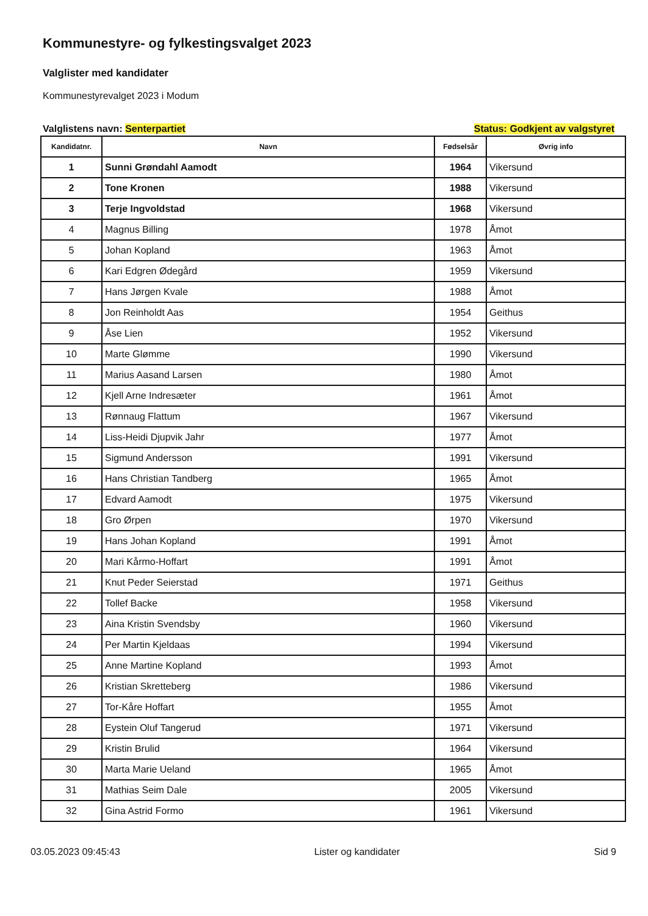Kommunestyre- og fylkestingsvalget 2023
Valglister med kandidater
Kommunestyrevalget 2023 i Modum
Valglistens navn: Senterpartiet Status: Godkjent av valgstyret
| Kandidatnr. | Navn | Fødselsår | Øvrig info |
| --- | --- | --- | --- |
| 1 | Sunni Grøndahl Aamodt | 1964 | Vikersund |
| 2 | Tone Kronen | 1988 | Vikersund |
| 3 | Terje Ingvoldstad | 1968 | Vikersund |
| 4 | Magnus Billing | 1978 | Åmot |
| 5 | Johan Kopland | 1963 | Åmot |
| 6 | Kari Edgren Ødegård | 1959 | Vikersund |
| 7 | Hans Jørgen Kvale | 1988 | Åmot |
| 8 | Jon Reinholdt Aas | 1954 | Geithus |
| 9 | Åse Lien | 1952 | Vikersund |
| 10 | Marte Glømme | 1990 | Vikersund |
| 11 | Marius Aasand Larsen | 1980 | Åmot |
| 12 | Kjell Arne Indresæter | 1961 | Åmot |
| 13 | Rønnaug Flattum | 1967 | Vikersund |
| 14 | Liss-Heidi Djupvik Jahr | 1977 | Åmot |
| 15 | Sigmund Andersson | 1991 | Vikersund |
| 16 | Hans Christian Tandberg | 1965 | Åmot |
| 17 | Edvard Aamodt | 1975 | Vikersund |
| 18 | Gro Ørpen | 1970 | Vikersund |
| 19 | Hans Johan Kopland | 1991 | Åmot |
| 20 | Mari Kårmo-Hoffart | 1991 | Åmot |
| 21 | Knut Peder Seierstad | 1971 | Geithus |
| 22 | Tollef Backe | 1958 | Vikersund |
| 23 | Aina Kristin Svendsby | 1960 | Vikersund |
| 24 | Per Martin Kjeldaas | 1994 | Vikersund |
| 25 | Anne Martine Kopland | 1993 | Åmot |
| 26 | Kristian Skretteberg | 1986 | Vikersund |
| 27 | Tor-Kåre Hoffart | 1955 | Åmot |
| 28 | Eystein Oluf Tangerud | 1971 | Vikersund |
| 29 | Kristin Brulid | 1964 | Vikersund |
| 30 | Marta Marie Ueland | 1965 | Åmot |
| 31 | Mathias Seim Dale | 2005 | Vikersund |
| 32 | Gina Astrid Formo | 1961 | Vikersund |
03.05.2023 09:45:43 Lister og kandidater Sid 9